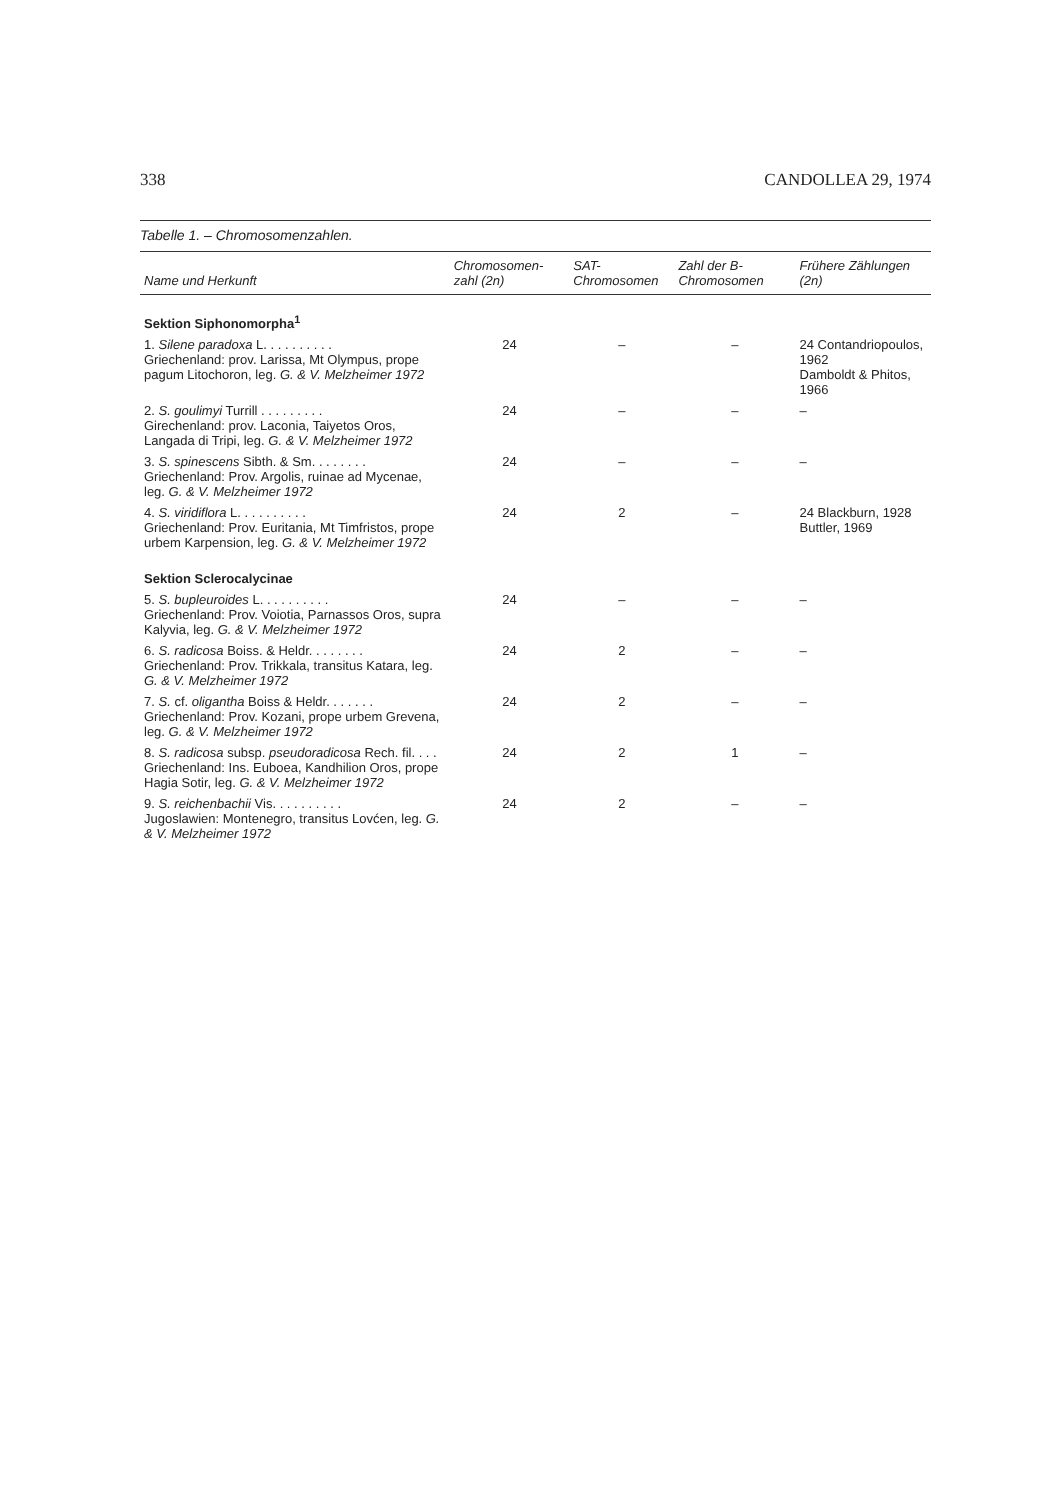338 CANDOLLEA 29, 1974
Tabelle 1. – Chromosomenzahlen.
| Name und Herkunft | Chromosomen-zahl (2n) | SAT-Chromosomen | Zahl der B-Chromosomen | Frühere Zählungen (2n) |
| --- | --- | --- | --- | --- |
| Sektion Siphonomorpha<sup>1</sup> | | | | |
| 1. Silene paradoxa L. . . . . . . . . . Griechenland: prov. Larissa, Mt Olympus, prope pagum Litochoron, leg. G. & V. Melzheimer 1972 | 24 | – | – | 24 Contandriopoulos, 1962 Damboldt & Phitos, 1966 |
| 2. S. goulimyi Turrill . . . . . . . . . Girechenland: prov. Laconia, Taiyetos Oros, Langada di Tripi, leg. G. & V. Melzheimer 1972 | 24 | – | – | – |
| 3. S. spinescens Sibth. & Sm. . . . . . . . Griechenland: Prov. Argolis, ruinae ad Mycenae, leg. G. & V. Melzheimer 1972 | 24 | – | – | – |
| 4. S. viridiflora L. . . . . . . . . . Griechenland: Prov. Euritania, Mt Timfristos, prope urbem Karpension, leg. G. & V. Melzheimer 1972 | 24 | 2 | – | 24 Blackburn, 1928 Buttler, 1969 |
| Sektion Sclerocalycinae | | | | |
| 5. S. bupleuroides L. . . . . . . . . . Griechenland: Prov. Voiotia, Parnassos Oros, supra Kalyvia, leg. G. & V. Melzheimer 1972 | 24 | – | – | – |
| 6. S. radicosa Boiss. & Heldr. . . . . . . . Griechenland: Prov. Trikkala, transitus Katara, leg. G. & V. Melzheimer 1972 | 24 | 2 | – | – |
| 7. S. cf. oligantha Boiss & Heldr. . . . . . . Griechenland: Prov. Kozani, prope urbem Grevena, leg. G. & V. Melzheimer 1972 | 24 | 2 | – | – |
| 8. S. radicosa subsp. pseudoradicosa Rech. fil. . . . Griechenland: Ins. Euboea, Kandhilion Oros, prope Hagia Sotir, leg. G. & V. Melzheimer 1972 | 24 | 2 | 1 | – |
| 9. S. reichenbachii Vis. . . . . . . . . . Jugoslawien: Montenegro, transitus Lovćen, leg. G. & V. Melzheimer 1972 | 24 | 2 | – | – |